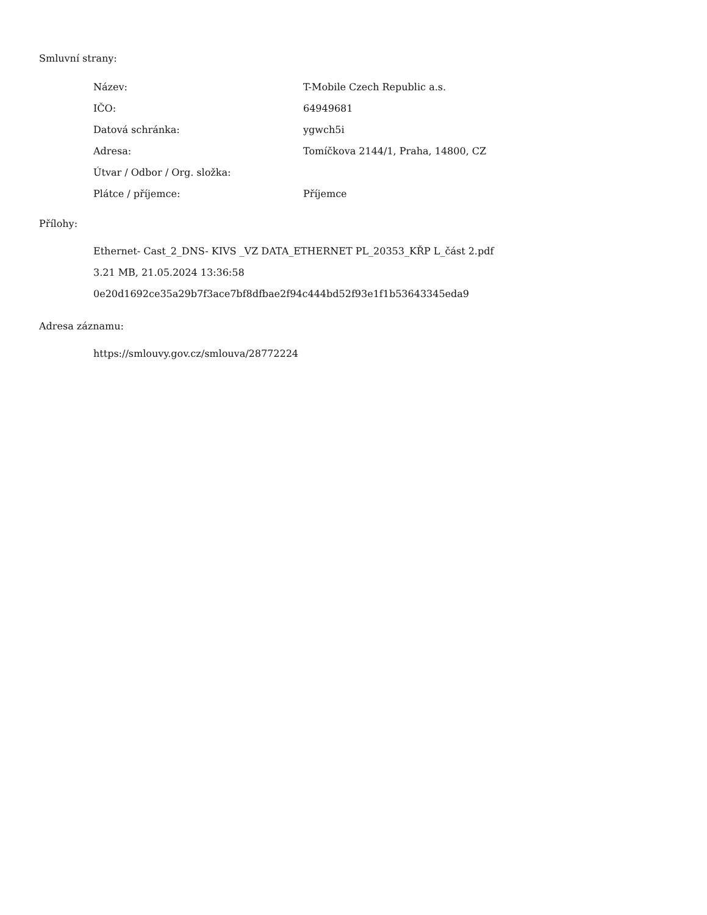Smluvní strany:
| Název: | T-Mobile Czech Republic a.s. |
| IČO: | 64949681 |
| Datová schránka: | ygwch5i |
| Adresa: | Tomíčkova 2144/1, Praha, 14800, CZ |
| Útvar / Odbor / Org. složka: | |
| Plátce / příjemce: | Příjemce |
Přílohy:
Ethernet- Cast_2_DNS- KIVS _VZ DATA_ETHERNET PL_20353_KŘP L_část 2.pdf
3.21 MB, 21.05.2024 13:36:58
0e20d1692ce35a29b7f3ace7bf8dfbae2f94c444bd52f93e1f1b53643345eda9
Adresa záznamu:
https://smlouvy.gov.cz/smlouva/28772224